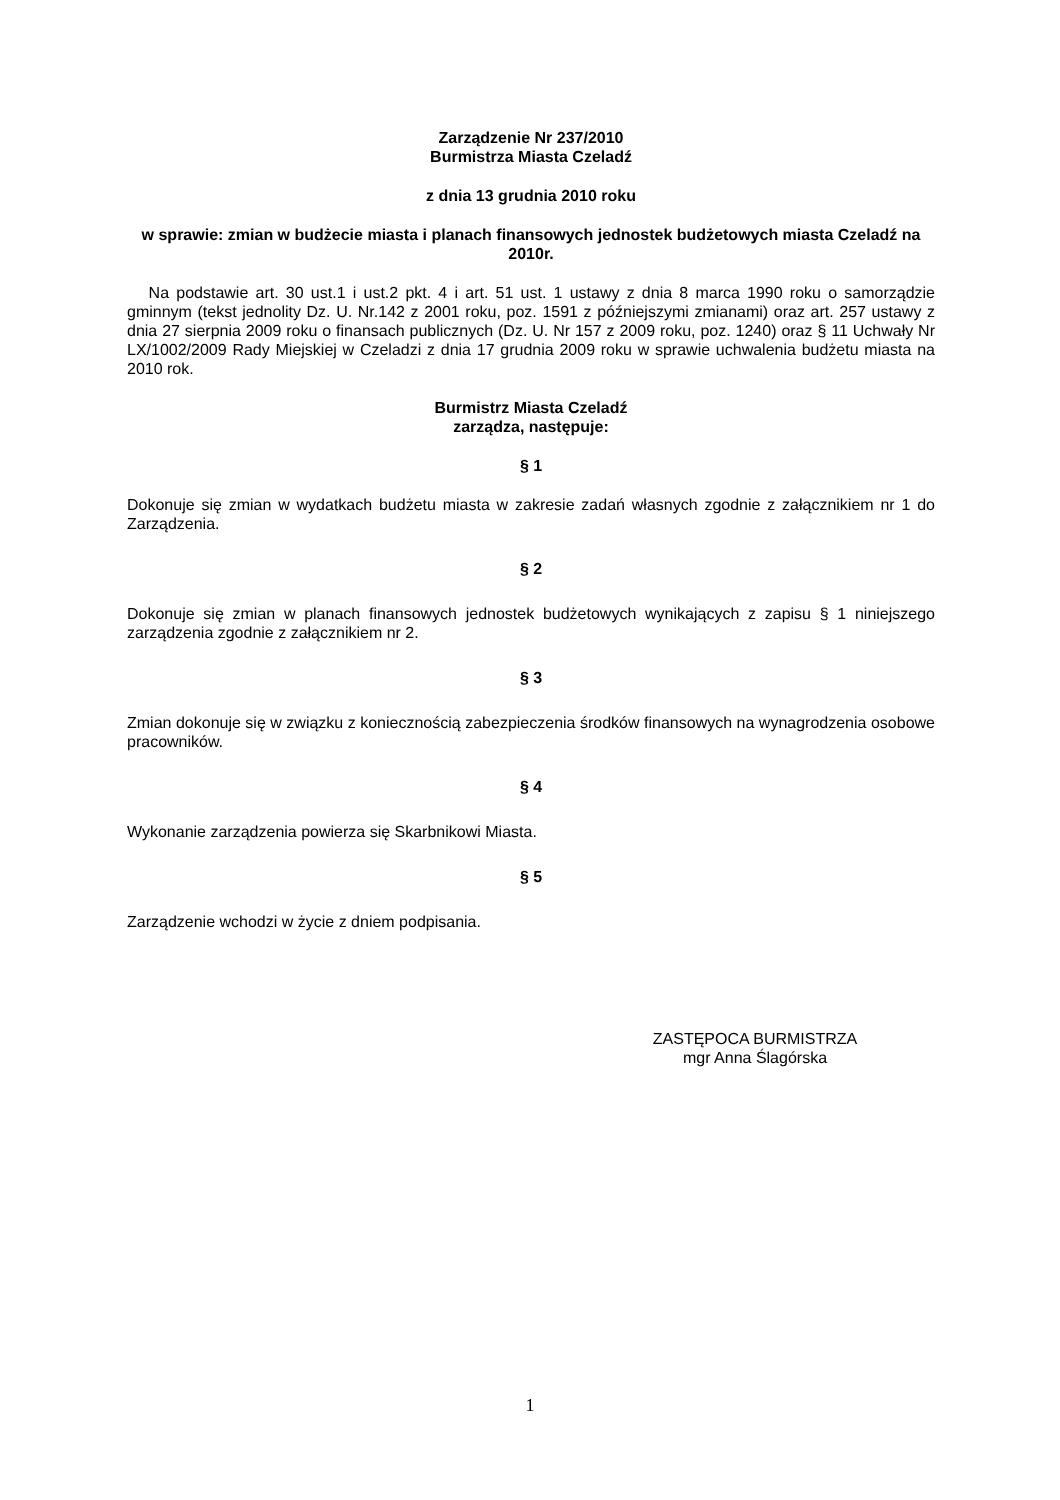Zarządzenie Nr 237/2010
Burmistrza Miasta Czeladź
z dnia 13 grudnia 2010 roku
w sprawie: zmian w budżecie miasta i planach finansowych jednostek budżetowych miasta Czeladź na 2010r.
Na podstawie art. 30 ust.1 i ust.2 pkt. 4 i art. 51 ust. 1 ustawy z dnia 8 marca 1990 roku o samorządzie gminnym (tekst jednolity Dz. U. Nr.142 z 2001 roku, poz. 1591 z późniejszymi zmianami) oraz art. 257 ustawy z dnia 27 sierpnia 2009 roku o finansach publicznych (Dz. U. Nr 157 z 2009 roku, poz. 1240) oraz § 11 Uchwały Nr LX/1002/2009 Rady Miejskiej w Czeladzi z dnia 17 grudnia 2009 roku w sprawie uchwalenia budżetu miasta na 2010 rok.
Burmistrz Miasta Czeladź
zarządza, następuje:
§ 1
Dokonuje się zmian w wydatkach budżetu miasta w zakresie zadań własnych zgodnie z załącznikiem nr 1 do Zarządzenia.
§ 2
Dokonuje się zmian w planach finansowych jednostek budżetowych wynikających z zapisu § 1 niniejszego zarządzenia zgodnie z załącznikiem nr 2.
§ 3
Zmian dokonuje się w związku z koniecznością zabezpieczenia środków finansowych na wynagrodzenia osobowe pracowników.
§ 4
Wykonanie zarządzenia powierza się Skarbnikowi Miasta.
§ 5
Zarządzenie wchodzi w życie z dniem podpisania.
ZASTĘPOCA BURMISTRZA
mgr Anna Ślagórska
1